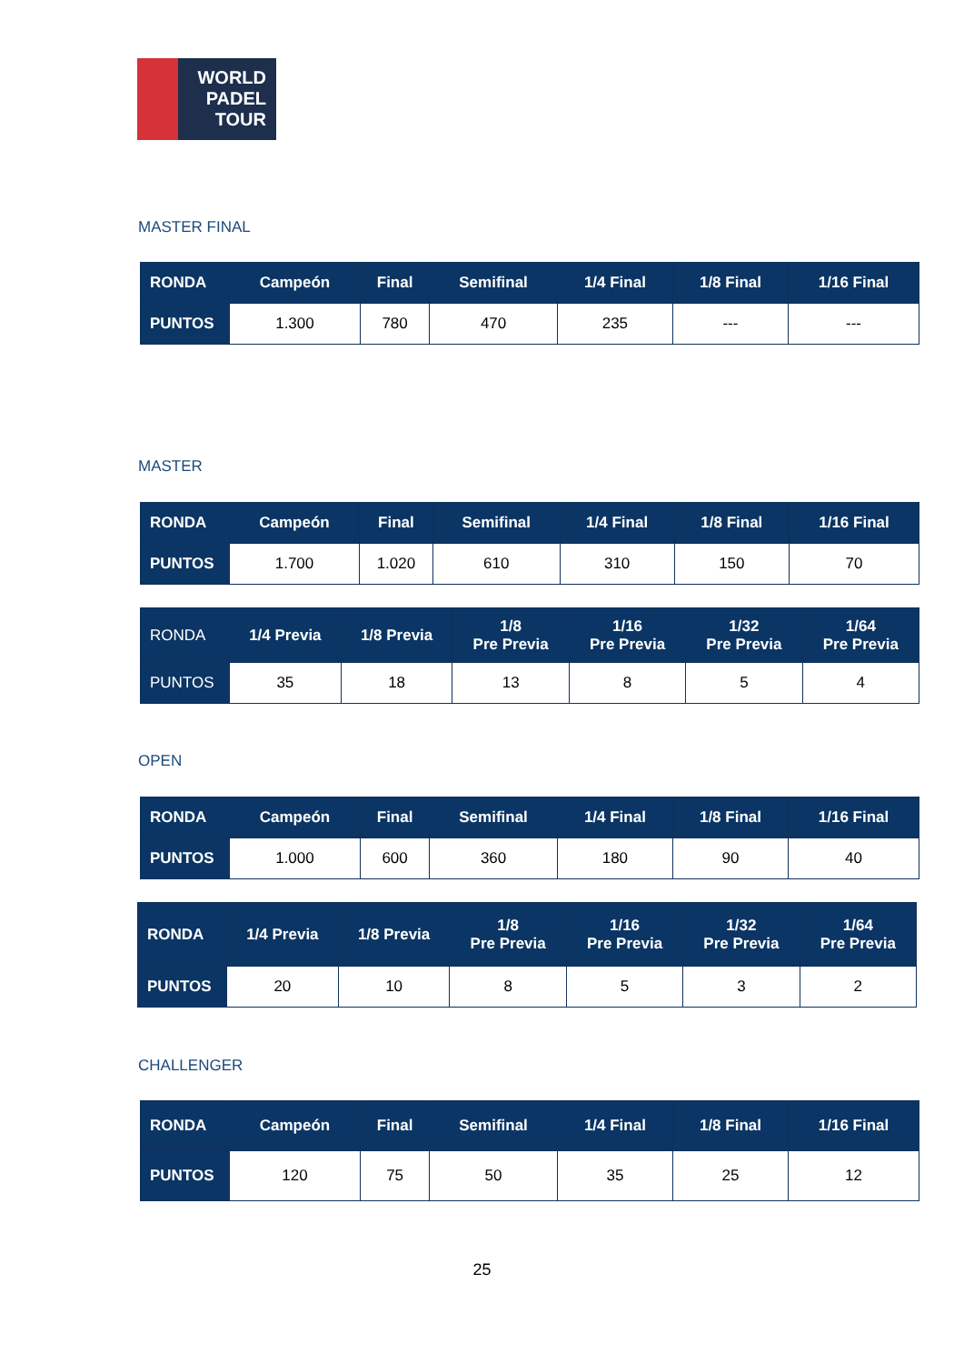WORLD
PADEL
TOUR
MASTER FINAL
| RONDA | Campeón | Final | Semifinal | 1/4 Final | 1/8 Final | 1/16 Final |
| --- | --- | --- | --- | --- | --- | --- |
| PUNTOS | 1.300 | 780 | 470 | 235 | --- | --- |
MASTER
| RONDA | Campeón | Final | Semifinal | 1/4 Final | 1/8 Final | 1/16 Final |
| --- | --- | --- | --- | --- | --- | --- |
| PUNTOS | 1.700 | 1.020 | 610 | 310 | 150 | 70 |
| RONDA | 1/4 Previa | 1/8 Previa | 1/8 Pre Previa | 1/16 Pre Previa | 1/32 Pre Previa | 1/64 Pre Previa |
| PUNTOS | 35 | 18 | 13 | 8 | 5 | 4 |
OPEN
| RONDA | Campeón | Final | Semifinal | 1/4 Final | 1/8 Final | 1/16 Final |
| --- | --- | --- | --- | --- | --- | --- |
| PUNTOS | 1.000 | 600 | 360 | 180 | 90 | 40 |
| RONDA | 1/4 Previa | 1/8 Previa | 1/8 Pre Previa | 1/16 Pre Previa | 1/32 Pre Previa | 1/64 Pre Previa |
| PUNTOS | 20 | 10 | 8 | 5 | 3 | 2 |
CHALLENGER
| RONDA | Campeón | Final | Semifinal | 1/4 Final | 1/8 Final | 1/16 Final |
| --- | --- | --- | --- | --- | --- | --- |
| PUNTOS | 120 | 75 | 50 | 35 | 25 | 12 |
25